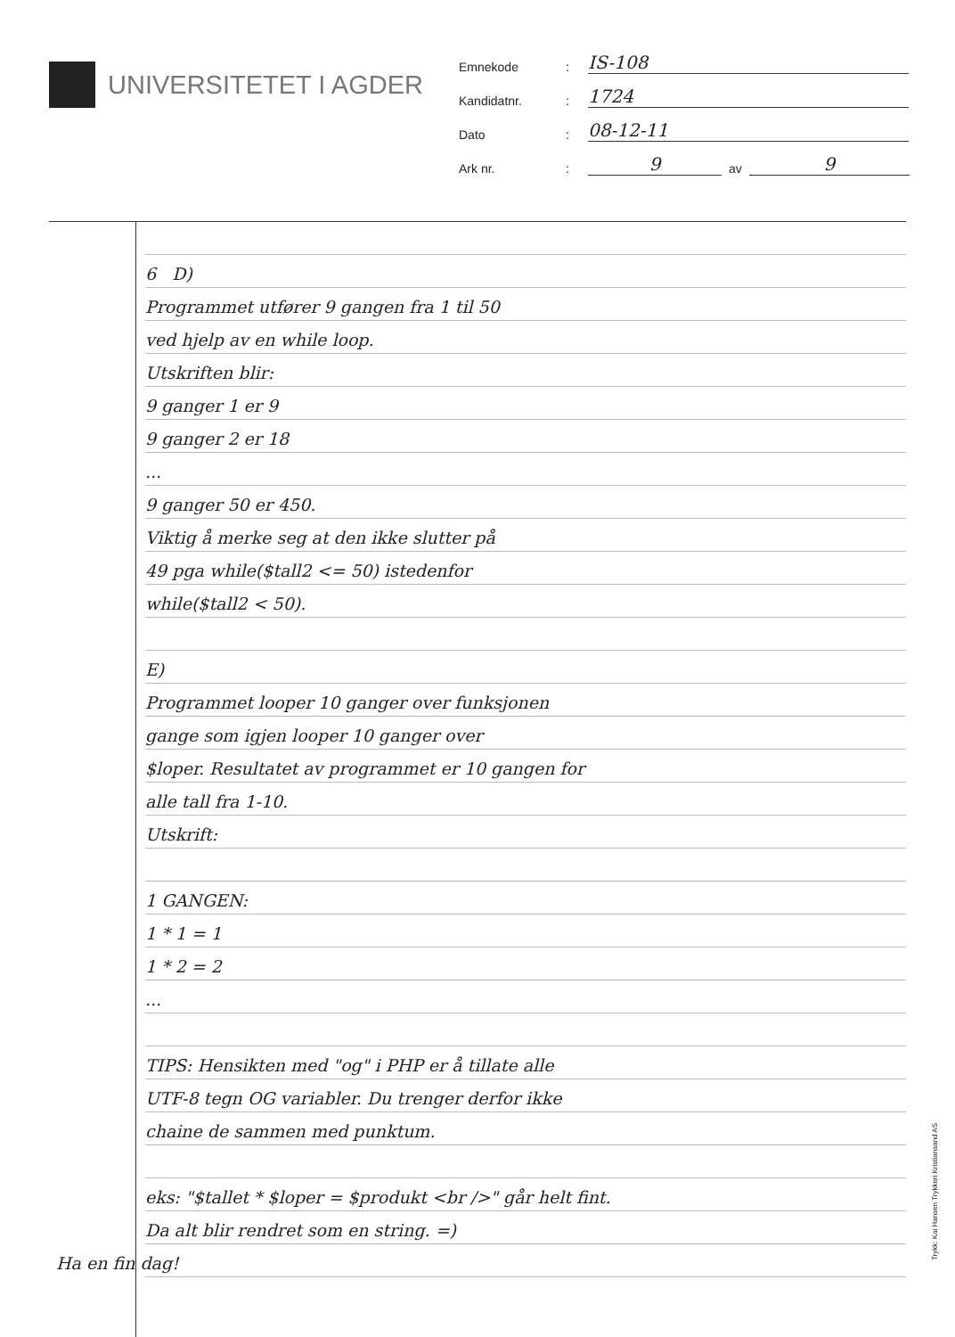UNIVERSITETET I AGDER
Emnekode: IS-108
Kandidatnr.: 1724
Dato: 08-12-11
Ark nr.: 9 av 9
6 D)
Programmet utfører 9 gangen fra 1 til 50
ved hjelp av en while loop.
Utskriften blir:
9 ganger 1 er 9
9 ganger 2 er 18
...
9 ganger 50 er 450.
Viktig å merke seg at den ikke slutter på
49 pga while($tall2 <= 50) istedenfor
while($tall2 < 50).
E)
Programmet looper 10 ganger over funksjonen
gange som igjen looper 10 ganger over
$loper. Resultatet av programmet er 10 gangen for
alle tall fra 1-10.
Utskrift:
1 GANGEN:
1 * 1 = 1
1 * 2 = 2
...
TIPS: Hensikten med "og" i PHP er å tillate alle
UTF-8 tegn OG variabler. Du trenger derfor ikke
chaine de sammen med punktum.
eks: "$tallet * $loper = $produkt <br />" går helt fint.
Da alt blir rendret som en string. =)
Ha en fin dag!
Trykk: Kai Hansen Trykkeri Kristiansand AS